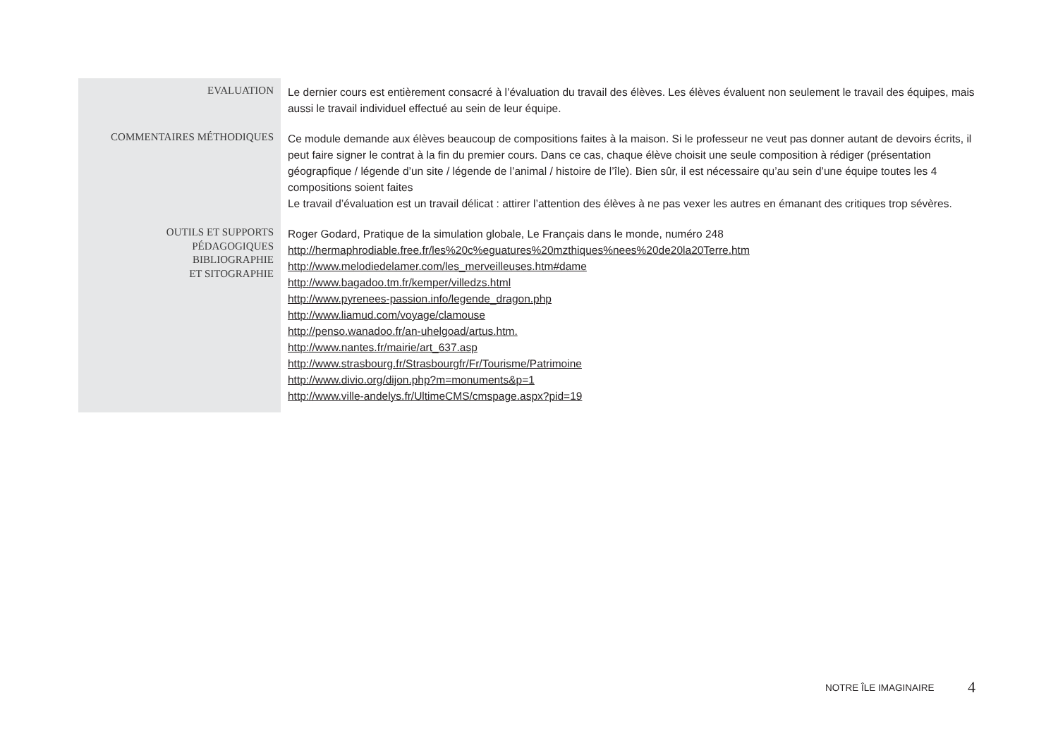| EVALUATION | Le dernier cours est entièrement consacré à l’évaluation du travail des élèves. Les élèves évaluent non seulement le travail des équipes, mais aussi le travail individuel effectué au sein de leur équipe. |
| COMMENTAIRES MÉTHODIQUES | Ce module demande aux élèves beaucoup de compositions faites à la maison. Si le professeur ne veut pas donner autant de devoirs écrits, il peut faire signer le contrat à la fin du premier cours. Dans ce cas, chaque élève choisit une seule composition à rédiger (présentation géograpfique / légende d’un site / légende de l’animal / histoire de l’île). Bien sûr, il est nécessaire qu’au sein d’une équipe toutes les 4 compositions soient faites Le travail d’évaluation est un travail délicat : attirer l’attention des élèves à ne pas vexer les autres en émanant des critiques trop sévères. |
| OUTILS ET SUPPORTS PÉDAGOGIQUES BIBLIOGRAPHIE ET SITOGRAPHIE | Roger Godard, Pratique de la simulation globale, Le Français dans le monde, numéro 248 http://hermaphrodiable.free.fr/les%20c%eguatures%20mzthiques%nees%20de20la20Terre.htm http://www.melodiedelamer.com/les_merveilleuses.htm#dame http://www.bagadoo.tm.fr/kemper/villedzs.html http://www.pyrenees-passion.info/legende_dragon.php http://www.liamud.com/voyage/clamouse http://penso.wanadoo.fr/an-uhelgoad/artus.htm. http://www.nantes.fr/mairie/art_637.asp http://www.strasbourg.fr/Strasbourgfr/Fr/Tourisme/Patrimoine http://www.divio.org/dijon.php?m=monuments&p=1 http://www.ville-andelys.fr/UltimeCMS/cmspage.aspx?pid=19 |
NOTRE ÎLE IMAGINAIRE 4